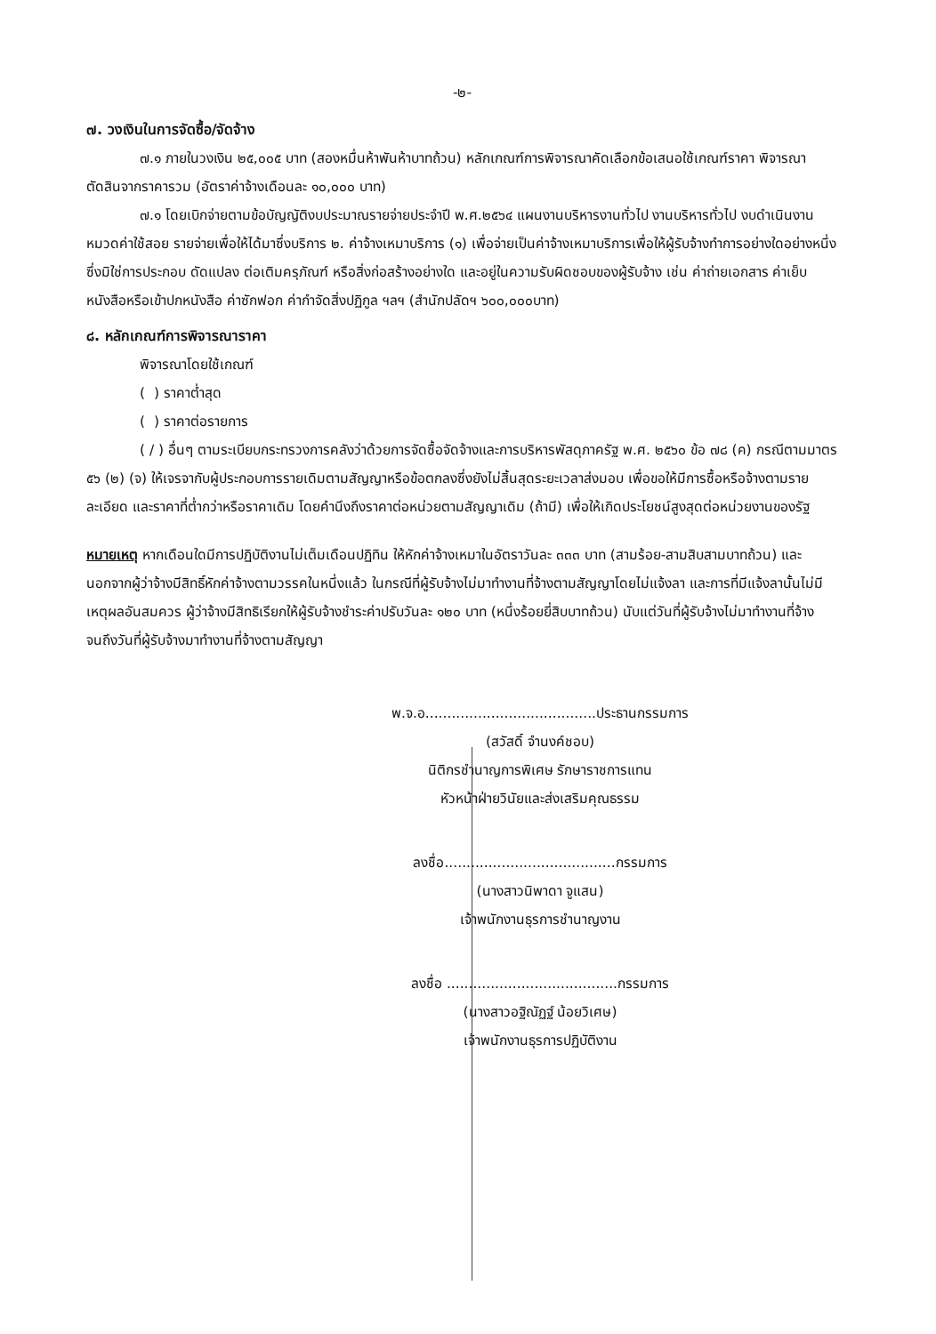-๒-
๗. วงเงินในการจัดซื้อ/จัดจ้าง
๗.๑ ภายในวงเงิน ๒๕,๐๐๕ บาท (สองหมื่นห้าพันห้าบาทถ้วน) หลักเกณฑ์การพิจารณาคัดเลือกข้อเสนอใช้เกณฑ์ราคา พิจารณาตัดสินจากราคารวม (อัตราค่าจ้างเดือนละ ๑๐,๐๐๐ บาท)
๗.๑ โดยเบิกจ่ายตามข้อบัญญัติงบประมาณรายจ่ายประจำปี พ.ศ.๒๕๖๔ แผนงานบริหารงานทั่วไป งานบริหารทั่วไป งบดำเนินงาน หมวดค่าใช้สอย รายจ่ายเพื่อให้ได้มาซึ่งบริการ ๒. ค่าจ้างเหมาบริการ (๑) เพื่อจ่ายเป็นค่าจ้างเหมาบริการเพื่อให้ผู้รับจ้างทำการอย่างใดอย่างหนึ่ง ซึ่งมิใช่การประกอบ ดัดแปลง ต่อเติมครุภัณฑ์ หรือสิ่งก่อสร้างอย่างใด และอยู่ในความรับผิดชอบของผู้รับจ้าง เช่น ค่าถ่ายเอกสาร ค่าเย็บหนังสือหรือเข้าปกหนังสือ ค่าซักฟอก ค่ากำจัดสิ่งปฏิกูล ฯลฯ (สำนักปลัดฯ ๖๐๐,๐๐๐บาท)
๘. หลักเกณฑ์การพิจารณาราคา
พิจารณาโดยใช้เกณฑ์
( ) ราคาต่ำสุด
( ) ราคาต่อรายการ
( / ) อื่นๆ ตามระเบียบกระทรวงการคลังว่าด้วยการจัดซื้อจัดจ้างและการบริหารพัสดุภาครัฐ พ.ศ. ๒๕๖๐ ข้อ ๗๘ (ค) กรณีตามมาตร ๕๖ (๒) (จ) ให้เจรจากับผู้ประกอบการรายเดิมตามสัญญาหรือข้อตกลงซึ่งยังไม่สิ้นสุดระยะเวลาส่งมอบ เพื่อขอให้มีการซื้อหรือจ้างตามรายละเอียด และราคาที่ต่ำกว่าหรือราคาเดิม โดยคำนึงถึงราคาต่อหน่วยตามสัญญาเดิม (ถ้ามี) เพื่อให้เกิดประโยชน์สูงสุดต่อหน่วยงานของรัฐ
หมายเหตุ หากเดือนใดมีการปฏิบัติงานไม่เต็มเดือนปฏิทิน ให้หักค่าจ้างเหมาในอัตราวันละ ๓๓๓ บาท (สามร้อย-สามสิบสามบาทถ้วน) และนอกจากผู้ว่าจ้างมีสิทธิ์หักค่าจ้างตามวรรคในหนึ่งแล้ว ในกรณีที่ผู้รับจ้างไม่มาทำงานที่จ้างตามสัญญาโดยไม่แจ้งลา และการที่มีแจ้งลานั้นไม่มีเหตุผลอันสมควร ผู้ว่าจ้างมีสิทธิเรียกให้ผู้รับจ้างชำระค่าปรับวันละ ๑๒๐ บาท (หนึ่งร้อยยี่สิบบาทถ้วน) นับแต่วันที่ผู้รับจ้างไม่มาทำงานที่จ้างจนถึงวันที่ผู้รับจ้างมาทำงานที่จ้างตามสัญญา
พ.จ.อ.......................................ประธานกรรมการ
(สวัสดิ์ จำนงค์ชอบ)
นิติกรชำนาญการพิเศษ รักษาราชการแทน
หัวหน้าฝ่ายวินัยและส่งเสริมคุณธรรม
ลงชื่อ.......................................กรรมการ
(นางสาวนิพาดา จูแสน)
เจ้าพนักงานธุรการชำนาญงาน
ลงชื่อ .......................................กรรมการ
(นางสาวอฐิณัฏฐ์ น้อยวิเศษ)
เจ้าพนักงานธุรการปฏิบัติงาน